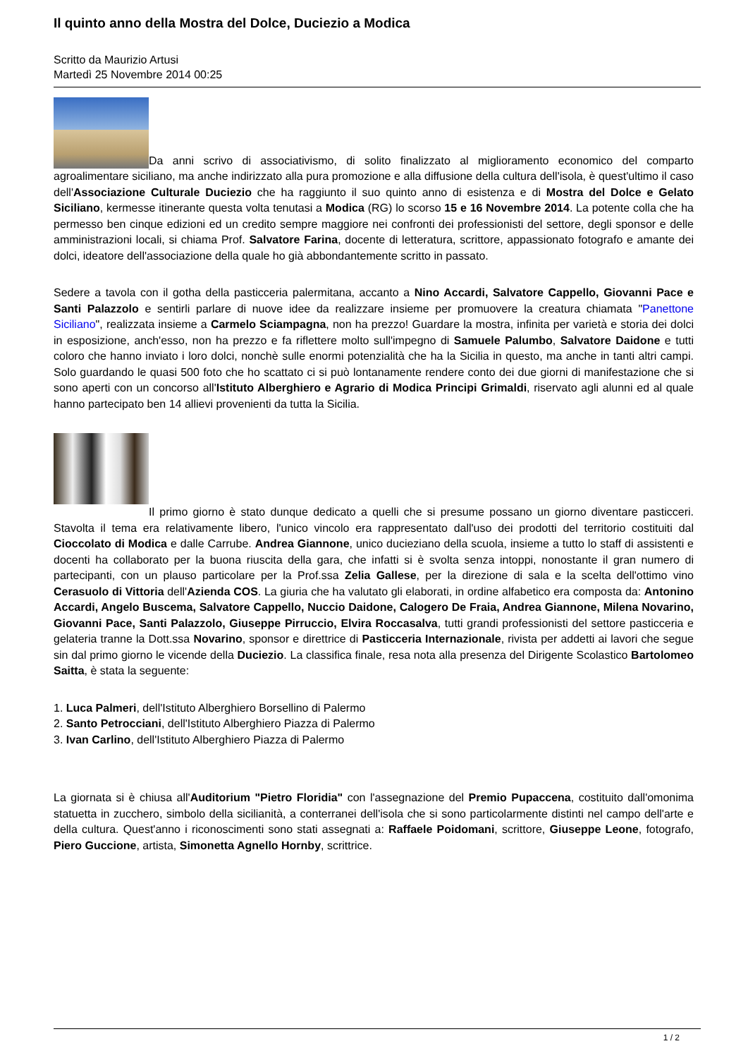Il quinto anno della Mostra del Dolce, Duciezio a Modica
Scritto da Maurizio Artusi
Martedì 25 Novembre 2014 00:25
Da anni scrivo di associativismo, di solito finalizzato al miglioramento economico del comparto agroalimentare siciliano, ma anche indirizzato alla pura promozione e alla diffusione della cultura dell'isola, è quest'ultimo il caso dell'Associazione Culturale Duciezio che ha raggiunto il suo quinto anno di esistenza e di Mostra del Dolce e Gelato Siciliano, kermesse itinerante questa volta tenutasi a Modica (RG) lo scorso 15 e 16 Novembre 2014. La potente colla che ha permesso ben cinque edizioni ed un credito sempre maggiore nei confronti dei professionisti del settore, degli sponsor e delle amministrazioni locali, si chiama Prof. Salvatore Farina, docente di letteratura, scrittore, appassionato fotografo e amante dei dolci, ideatore dell'associazione della quale ho già abbondantemente scritto in passato.
Sedere a tavola con il gotha della pasticceria palermitana, accanto a Nino Accardi, Salvatore Cappello, Giovanni Pace e Santi Palazzolo e sentirli parlare di nuove idee da realizzare insieme per promuovere la creatura chiamata "Panettone Siciliano", realizzata insieme a Carmelo Sciampagna, non ha prezzo! Guardare la mostra, infinita per varietà e storia dei dolci in esposizione, anch'esso, non ha prezzo e fa riflettere molto sull'impegno di Samuele Palumbo, Salvatore Daidone e tutti coloro che hanno inviato i loro dolci, nonchè sulle enormi potenzialità che ha la Sicilia in questo, ma anche in tanti altri campi. Solo guardando le quasi 500 foto che ho scattato ci si può lontanamente rendere conto dei due giorni di manifestazione che si sono aperti con un concorso all'Istituto Alberghiero e Agrario di Modica Principi Grimaldi, riservato agli alunni ed al quale hanno partecipato ben 14 allievi provenienti da tutta la Sicilia.
Il primo giorno è stato dunque dedicato a quelli che si presume possano un giorno diventare pasticceri. Stavolta il tema era relativamente libero, l'unico vincolo era rappresentato dall'uso dei prodotti del territorio costituiti dal Cioccolato di Modica e dalle Carrube. Andrea Giannone, unico ducieziano della scuola, insieme a tutto lo staff di assistenti e docenti ha collaborato per la buona riuscita della gara, che infatti si è svolta senza intoppi, nonostante il gran numero di partecipanti, con un plauso particolare per la Prof.ssa Zelia Gallese, per la direzione di sala e la scelta dell'ottimo vino Cerasuolo di Vittoria dell'Azienda COS. La giuria che ha valutato gli elaborati, in ordine alfabetico era composta da: Antonino Accardi, Angelo Buscema, Salvatore Cappello, Nuccio Daidone, Calogero De Fraia, Andrea Giannone, Milena Novarino, Giovanni Pace, Santi Palazzolo, Giuseppe Pirruccio, Elvira Roccasalva, tutti grandi professionisti del settore pasticceria e gelateria tranne la Dott.ssa Novarino, sponsor e direttrice di Pasticceria Internazionale, rivista per addetti ai lavori che segue sin dal primo giorno le vicende della Duciezio. La classifica finale, resa nota alla presenza del Dirigente Scolastico Bartolomeo Saitta, è stata la seguente:
1. Luca Palmeri, dell'Istituto Alberghiero Borsellino di Palermo
2. Santo Petrocciani, dell'Istituto Alberghiero Piazza di Palermo
3. Ivan Carlino, dell'Istituto Alberghiero Piazza di Palermo
La giornata si è chiusa all'Auditorium "Pietro Floridia" con l'assegnazione del Premio Pupaccena, costituito dall'omonima statuetta in zucchero, simbolo della sicilianità, a conterranei dell'isola che si sono particolarmente distinti nel campo dell'arte e della cultura. Quest'anno i riconoscimenti sono stati assegnati a: Raffaele Poidomani, scrittore, Giuseppe Leone, fotografo, Piero Guccione, artista, Simonetta Agnello Hornby, scrittrice.
1 / 2